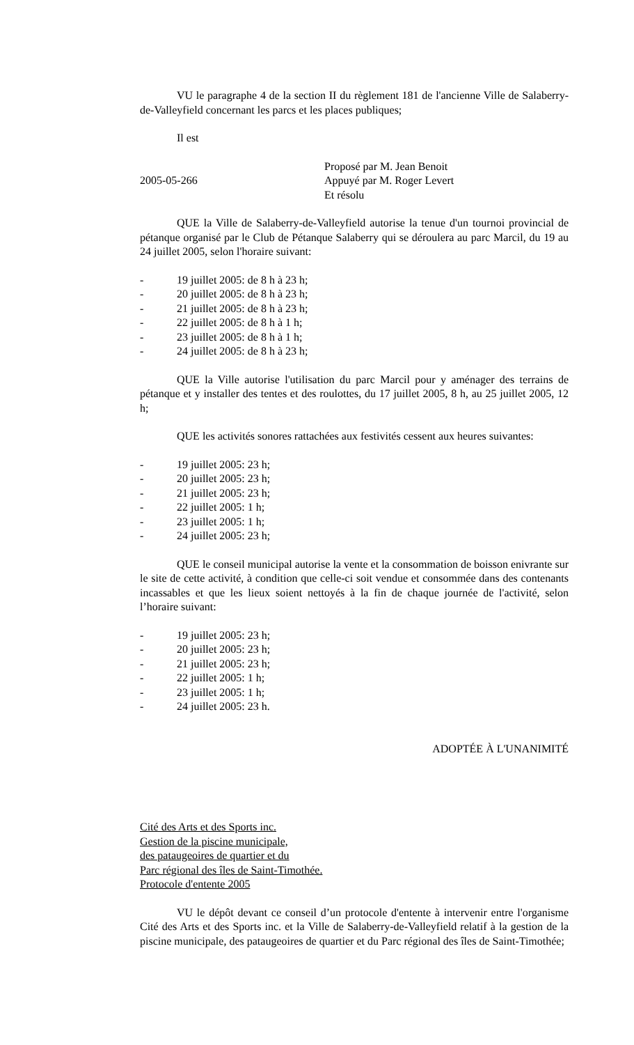VU le paragraphe 4 de la section II du règlement 181 de l'ancienne Ville de Salaberry-de-Valleyfield concernant les parcs et les places publiques;
Il est
2005-05-266 Proposé par M. Jean Benoit
Appuyé par M. Roger Levert
Et résolu
QUE la Ville de Salaberry-de-Valleyfield autorise la tenue d'un tournoi provincial de pétanque organisé par le Club de Pétanque Salaberry qui se déroulera au parc Marcil, du 19 au 24 juillet 2005, selon l'horaire suivant:
- 19 juillet 2005: de 8 h à 23 h;
- 20 juillet 2005: de 8 h à 23 h;
- 21 juillet 2005: de 8 h à 23 h;
- 22 juillet 2005: de 8 h à 1 h;
- 23 juillet 2005: de 8 h à 1 h;
- 24 juillet 2005: de 8 h à 23 h;
QUE la Ville autorise l'utilisation du parc Marcil pour y aménager des terrains de pétanque et y installer des tentes et des roulottes, du 17 juillet 2005, 8 h, au 25 juillet 2005, 12 h;
QUE les activités sonores rattachées aux festivités cessent aux heures suivantes:
- 19 juillet 2005: 23 h;
- 20 juillet 2005: 23 h;
- 21 juillet 2005: 23 h;
- 22 juillet 2005: 1 h;
- 23 juillet 2005: 1 h;
- 24 juillet 2005: 23 h;
QUE le conseil municipal autorise la vente et la consommation de boisson enivrante sur le site de cette activité, à condition que celle-ci soit vendue et consommée dans des contenants incassables et que les lieux soient nettoyés à la fin de chaque journée de l'activité, selon l’horaire suivant:
- 19 juillet 2005: 23 h;
- 20 juillet 2005: 23 h;
- 21 juillet 2005: 23 h;
- 22 juillet 2005: 1 h;
- 23 juillet 2005: 1 h;
- 24 juillet 2005: 23 h.
ADOPTÉE À L'UNANIMITÉ
Cité des Arts et des Sports inc.
Gestion de la piscine municipale,
des pataugeoires de quartier et du
Parc régional des îles de Saint-Timothée.
Protocole d'entente 2005
VU le dépôt devant ce conseil d’un protocole d'entente à intervenir entre l'organisme Cité des Arts et des Sports inc. et la Ville de Salaberry-de-Valleyfield relatif à la gestion de la piscine municipale, des pataugeoires de quartier et du Parc régional des îles de Saint-Timothée;